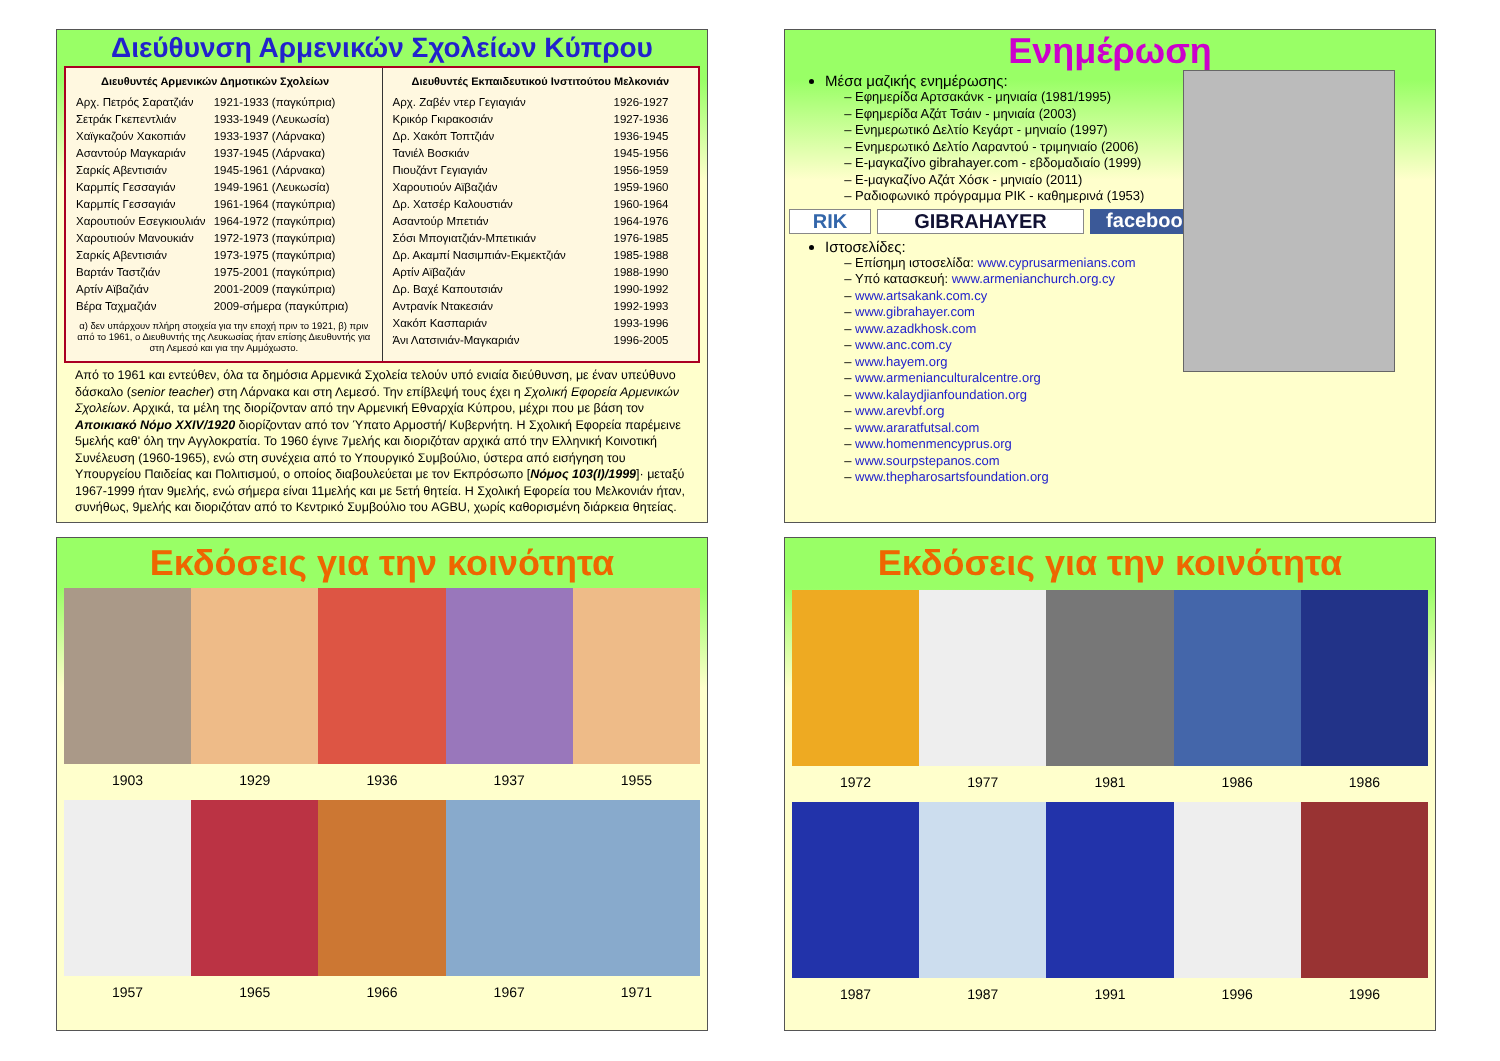Διεύθυνση Αρμενικών Σχολείων Κύπρου
| Διευθυντές Αρμενικών Δημοτικών Σχολείων | |
| --- | --- |
| Αρχ. Πετρός Σαρατζιάν | 1921-1933 (παγκύπρια) |
| Σετράκ Γκεπεντλιάν | 1933-1949 (Λευκωσία) |
| Χαϊγκαζούν Χακοπιάν | 1933-1937 (Λάρνακα) |
| Ασαντούρ Μαγκαριάν | 1937-1945 (Λάρνακα) |
| Σαρκίς Αβεντισιάν | 1945-1961 (Λάρνακα) |
| Καρμπίς Γεσσαγιάν | 1949-1961 (Λευκωσία) |
| Καρμπίς Γεσσαγιάν | 1961-1964 (παγκύπρια) |
| Χαρουτιούν Εσεγκιουλιάν | 1964-1972 (παγκύπρια) |
| Χαρουτιούν Μανουκιάν | 1972-1973 (παγκύπρια) |
| Σαρκίς Αβεντισιάν | 1973-1975 (παγκύπρια) |
| Βαρτάν Ταστζιάν | 1975-2001 (παγκύπρια) |
| Αρτίν Αϊβαζιάν | 2001-2009 (παγκύπρια) |
| Βέρα Ταχμαζιάν | 2009-σήμερα (παγκύπρια) |
α) δεν υπάρχουν πλήρη στοιχεία για την εποχή πριν το 1921, β) πριν από το 1961, ο Διευθυντής της Λευκωσίας ήταν επίσης Διευθυντής για στη Λεμεσό και για την Αμμόχωστο.
| Διευθυντές Εκπαιδευτικού Ινστιτούτου Μελκονιάν | |
| --- | --- |
| Αρχ. Ζαβέν ντερ Γεγιαγιάν | 1926-1927 |
| Κρικόρ Γκιρακοσιάν | 1927-1936 |
| Δρ. Χακόπ Τοπτζιάν | 1936-1945 |
| Τανιέλ Βοσκιάν | 1945-1956 |
| Πιουζάντ Γεγιαγιάν | 1956-1959 |
| Χαρουτιούν Αϊβαζιάν | 1959-1960 |
| Δρ. Χατσέρ Καλουστιάν | 1960-1964 |
| Ασαντούρ Μπετιάν | 1964-1976 |
| Σόσι Μπογιατζιάν-Μπετικιάν | 1976-1985 |
| Δρ. Ακαμπί Νασιμπιάν-Εκμεκτζιάν | 1985-1988 |
| Αρτίν Αϊβαζιάν | 1988-1990 |
| Δρ. Βαχέ Καπουτσιάν | 1990-1992 |
| Αντρανίκ Ντακεσιάν | 1992-1993 |
| Χακόπ Κασπαριάν | 1993-1996 |
| Άνι Λατσινιάν-Μαγκαριάν | 1996-2005 |
Από το 1961 και εντεύθεν, όλα τα δημόσια Αρμενικά Σχολεία τελούν υπό ενιαία διεύθυνση, με έναν υπεύθυνο δάσκαλο (senior teacher) στη Λάρνακα και στη Λεμεσό. Την επίβλεψή τους έχει η Σχολική Εφορεία Αρμενικών Σχολείων. Αρχικά, τα μέλη της διορίζονταν από την Αρμενική Εθναρχία Κύπρου, μέχρι που με βάση τον Αποικιακό Νόμο XXIV/1920 διορίζονταν από τον Ύπατο Αρμοστή/ Κυβερνήτη. Η Σχολική Εφορεία παρέμεινε 5μελής καθ' όλη την Αγγλοκρατία. Το 1960 έγινε 7μελής και διοριζόταν αρχικά από την Ελληνική Κοινοτική Συνέλευση (1960-1965), ενώ στη συνέχεια από το Υπουργικό Συμβούλιο, ύστερα από εισήγηση του Υπουργείου Παιδείας και Πολιτισμού, ο οποίος διαβουλεύεται με τον Εκπρόσωπο [Νόμος 103(I)/1999]· μεταξύ 1967-1999 ήταν 9μελής, ενώ σήμερα είναι 11μελής και με 5ετή θητεία. Η Σχολική Εφορεία του Μελκονιάν ήταν, συνήθως, 9μελής και διοριζόταν από το Κεντρικό Συμβούλιο του AGBU, χωρίς καθορισμένη διάρκεια θητείας.
Ενημέρωση
Μέσα μαζικής ενημέρωσης:
Εφημερίδα Αρτσακάνκ - μηνιαία (1981/1995)
Εφημερίδα Αζάτ Τσάιν - μηνιαία (2003)
Ενημερωτικό Δελτίο Κεγάρτ - μηνιαίο (1997)
Ενημερωτικό Δελτίο Λαραντού - τριμηνιαίο (2006)
Ε-μαγκαζίνο gibrahayer.com - εβδομαδιαίο (1999)
Ε-μαγκαζίνο Αζάτ Χόσκ - μηνιαίο (2011)
Ραδιοφωνικό πρόγραμμα ΡΙΚ - καθημερινά (1953)
RIK GIBRAHAYER facebook
Ιστοσελίδες:
Επίσημη ιστοσελίδα: www.cyprusarmenians.com
Υπό κατασκευή: www.armenianchurch.org.cy
www.artsakank.com.cy
www.gibrahayer.com
www.azadkhosk.com
www.anc.com.cy
www.hayem.org
www.armenianculturalcentre.org
www.kalaydjianfoundation.org
www.arevbf.org
www.araratfutsal.com
www.homenmencyprus.org
www.sourpstepanos.com
www.thepharosartsfoundation.org
Εκδόσεις για την κοινότητα
1903
1929
1936
1937
1955
1957
1965
1966
1967
1971
Εκδόσεις για την κοινότητα
1972
1977
1981
1986
1986
1987
1987
1991
1996
1996